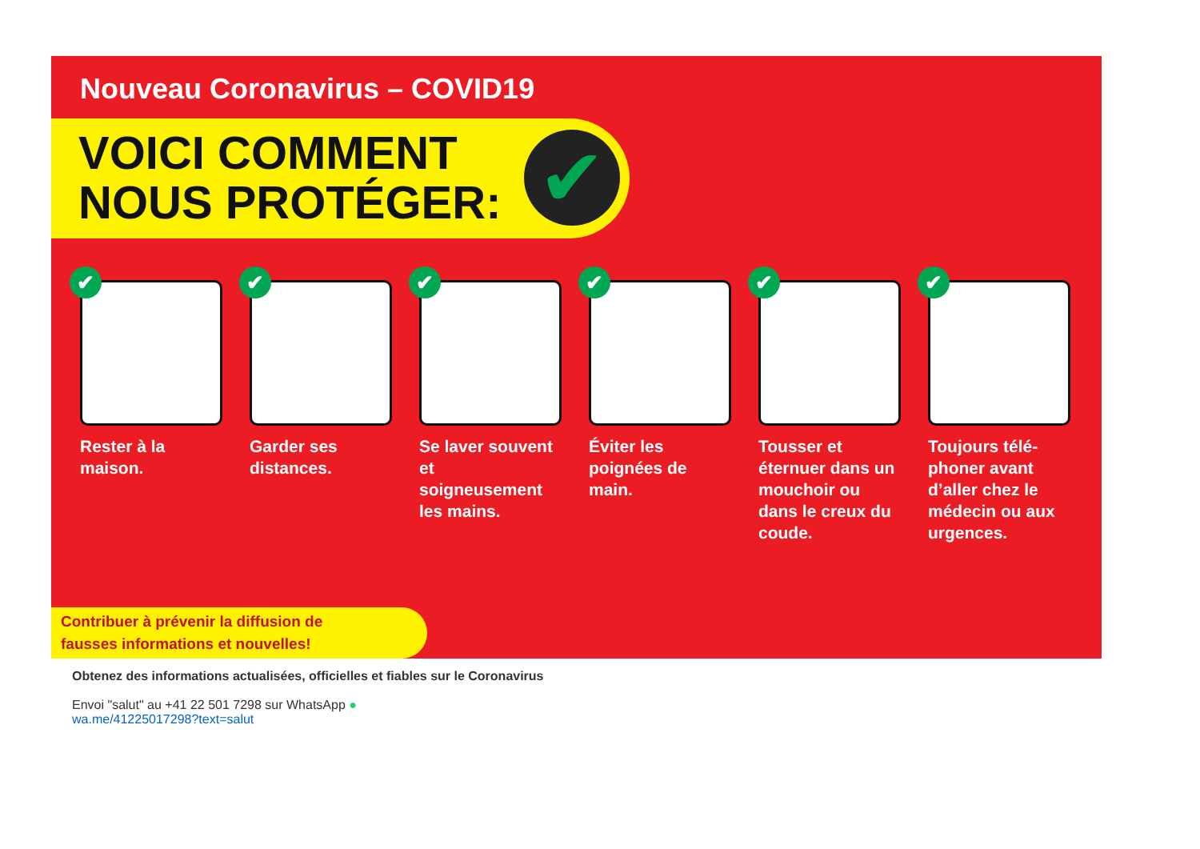Nouveau Coronavirus – COVID19
VOICI COMMENT
NOUS PROTÉGER:
✔
✔
Rester à la maison.
✔
Garder ses distances.
✔
Se laver souvent et soigneusement les mains.
✔
Éviter les poignées de main.
✔
Tousser et éternuer dans un mouchoir ou dans le creux du coude.
✔
Toujours télé-phoner avant d’aller chez le médecin ou aux urgences.
Contribuer à prévenir la diffusion de
fausses informations et nouvelles!
Obtenez des informations actualisées, officielles et fiables sur le Coronavirus
Envoi "salut" au +41 22 501 7298 sur WhatsApp ●
wa.me/41225017298?text=salut